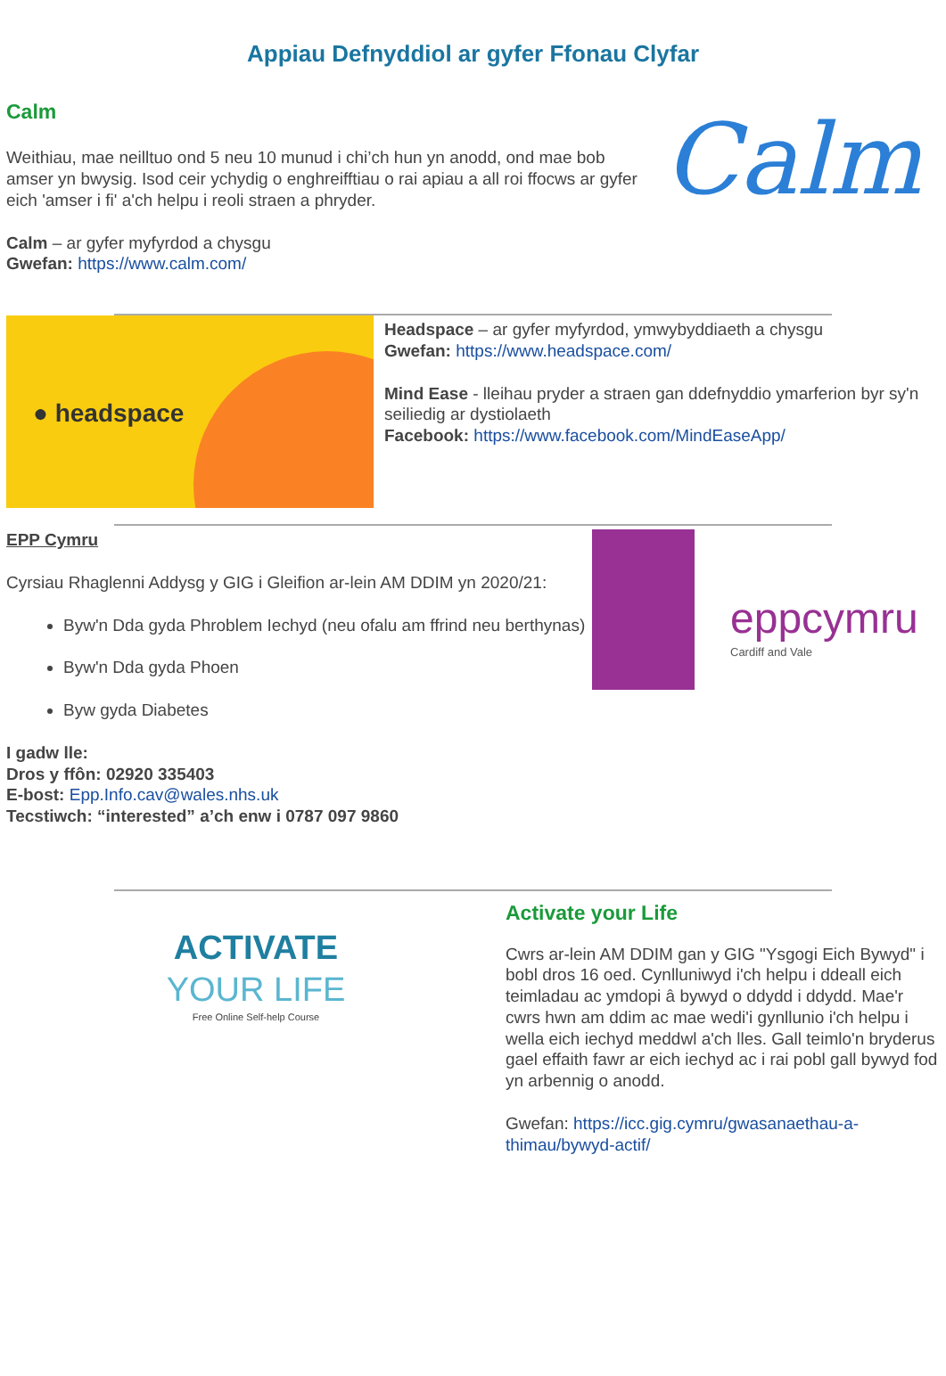Appiau Defnyddiol ar gyfer Ffonau Clyfar
Calm
Weithiau, mae neilltuo ond 5 neu 10 munud i chi’ch hun yn anodd, ond mae bob amser yn bwysig. Isod ceir ychydig o enghreifftiau o rai apiau a all roi ffocws ar gyfer eich 'amser i fi' a'ch helpu i reoli straen a phryder.
Calm – ar gyfer myfyrdod a chysgu
Gwefan: https://www.calm.com/
Calm
● headspace
Headspace – ar gyfer myfyrdod, ymwybyddiaeth a chysgu
Gwefan: https://www.headspace.com/
Mind Ease - lleihau pryder a straen gan ddefnyddio ymarferion byr sy'n seiliedig ar dystiolaeth
Facebook: https://www.facebook.com/MindEaseApp/
EPP Cymru
Cyrsiau Rhaglenni Addysg y GIG i Gleifion ar-lein AM DDIM yn 2020/21:
Byw'n Dda gyda Phroblem Iechyd (neu ofalu am ffrind neu berthynas)
Byw'n Dda gyda Phoen
Byw gyda Diabetes
eppcymru
Cardiff and Vale
I gadw lle:
Dros y ffôn: 02920 335403
E-bost: Epp.Info.cav@wales.nhs.uk
Tecstiwch: “interested” a’ch enw i 0787 097 9860
ACTIVATE
YOUR LIFE
Free Online Self-help Course
Activate your Life
Cwrs ar-lein AM DDIM gan y GIG "Ysgogi Eich Bywyd" i bobl dros 16 oed. Cynlluniwyd i'ch helpu i ddeall eich teimladau ac ymdopi â bywyd o ddydd i ddydd. Mae'r cwrs hwn am ddim ac mae wedi'i gynllunio i'ch helpu i wella eich iechyd meddwl a'ch lles. Gall teimlo'n bryderus gael effaith fawr ar eich iechyd ac i rai pobl gall bywyd fod yn arbennig o anodd.
Gwefan: https://icc.gig.cymru/gwasanaethau-a-thimau/bywyd-actif/